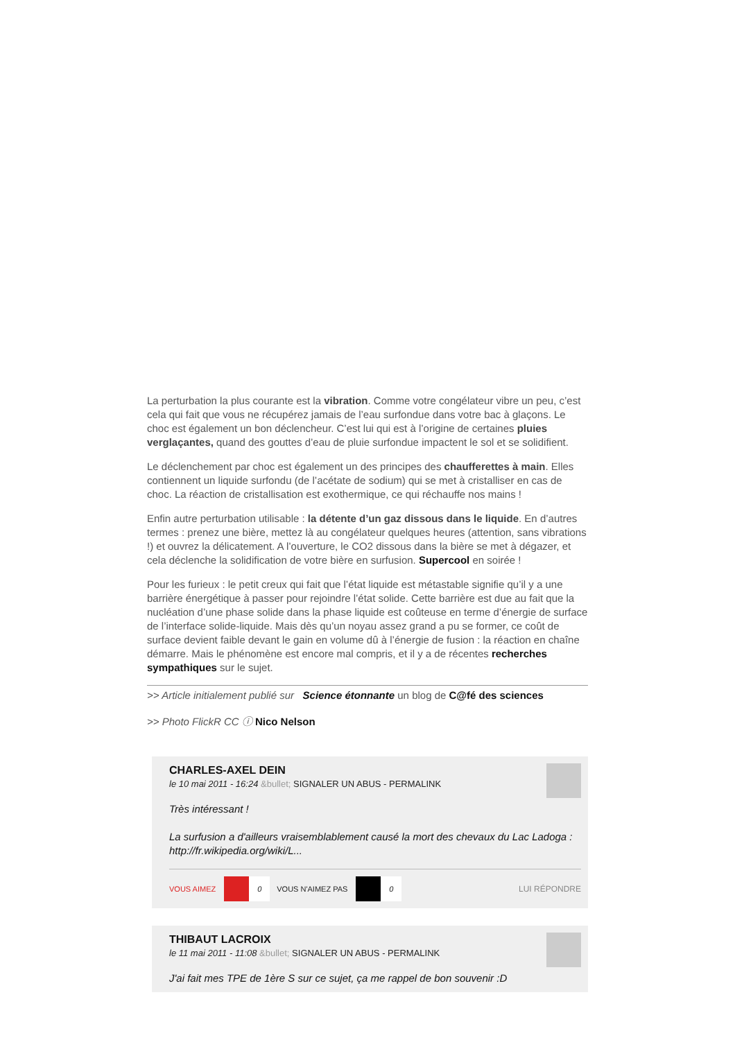La perturbation la plus courante est la vibration. Comme votre congélateur vibre un peu, c’est cela qui fait que vous ne récupérez jamais de l’eau surfondue dans votre bac à glaçons. Le choc est également un bon déclencheur. C’est lui qui est à l’origine de certaines pluies verglaçantes, quand des gouttes d’eau de pluie surfondue impactent le sol et se solidifient.
Le déclenchement par choc est également un des principes des chaufferettes à main. Elles contiennent un liquide surfondu (de l’acétate de sodium) qui se met à cristalliser en cas de choc. La réaction de cristallisation est exothermique, ce qui réchauffe nos mains !
Enfin autre perturbation utilisable : la détente d’un gaz dissous dans le liquide. En d’autres termes : prenez une bière, mettez là au congélateur quelques heures (attention, sans vibrations !) et ouvrez la délicatement. A l’ouverture, le CO2 dissous dans la bière se met à dégazer, et cela déclenche la solidification de votre bière en surfusion. Supercool en soirée !
Pour les furieux : le petit creux qui fait que l’état liquide est métastable signifie qu’il y a une barrière énergétique à passer pour rejoindre l’état solide. Cette barrière est due au fait que la nucléation d’une phase solide dans la phase liquide est coûteuse en terme d’énergie de surface de l’interface solide-liquide. Mais dès qu’un noyau assez grand a pu se former, ce coût de surface devient faible devant le gain en volume dû à l’énergie de fusion : la réaction en chaîne démarre. Mais le phénomène est encore mal compris, et il y a de récentes recherches sympathiques sur le sujet.
>> Article initialement publié sur Science étonnante un blog de C@fé des sciences
>> Photo FlickR CC ⓘ Nico Nelson
CHARLES-AXEL DEIN
le 10 mai 2011 - 16:24 &bullet; SIGNALER UN ABUS - PERMALINK
Très intéressant !
La surfusion a d'ailleurs vraisemblablement causé la mort des chevaux du Lac Ladoga : http://fr.wikipedia.org/wiki/L...
VOUS AIMEZ
0
VOUS N'AIMEZ PAS
0
LUI RÉPONDRE
THIBAUT LACROIX
le 11 mai 2011 - 11:08 &bullet; SIGNALER UN ABUS - PERMALINK
J'ai fait mes TPE de 1ère S sur ce sujet, ça me rappel de bon souvenir :D